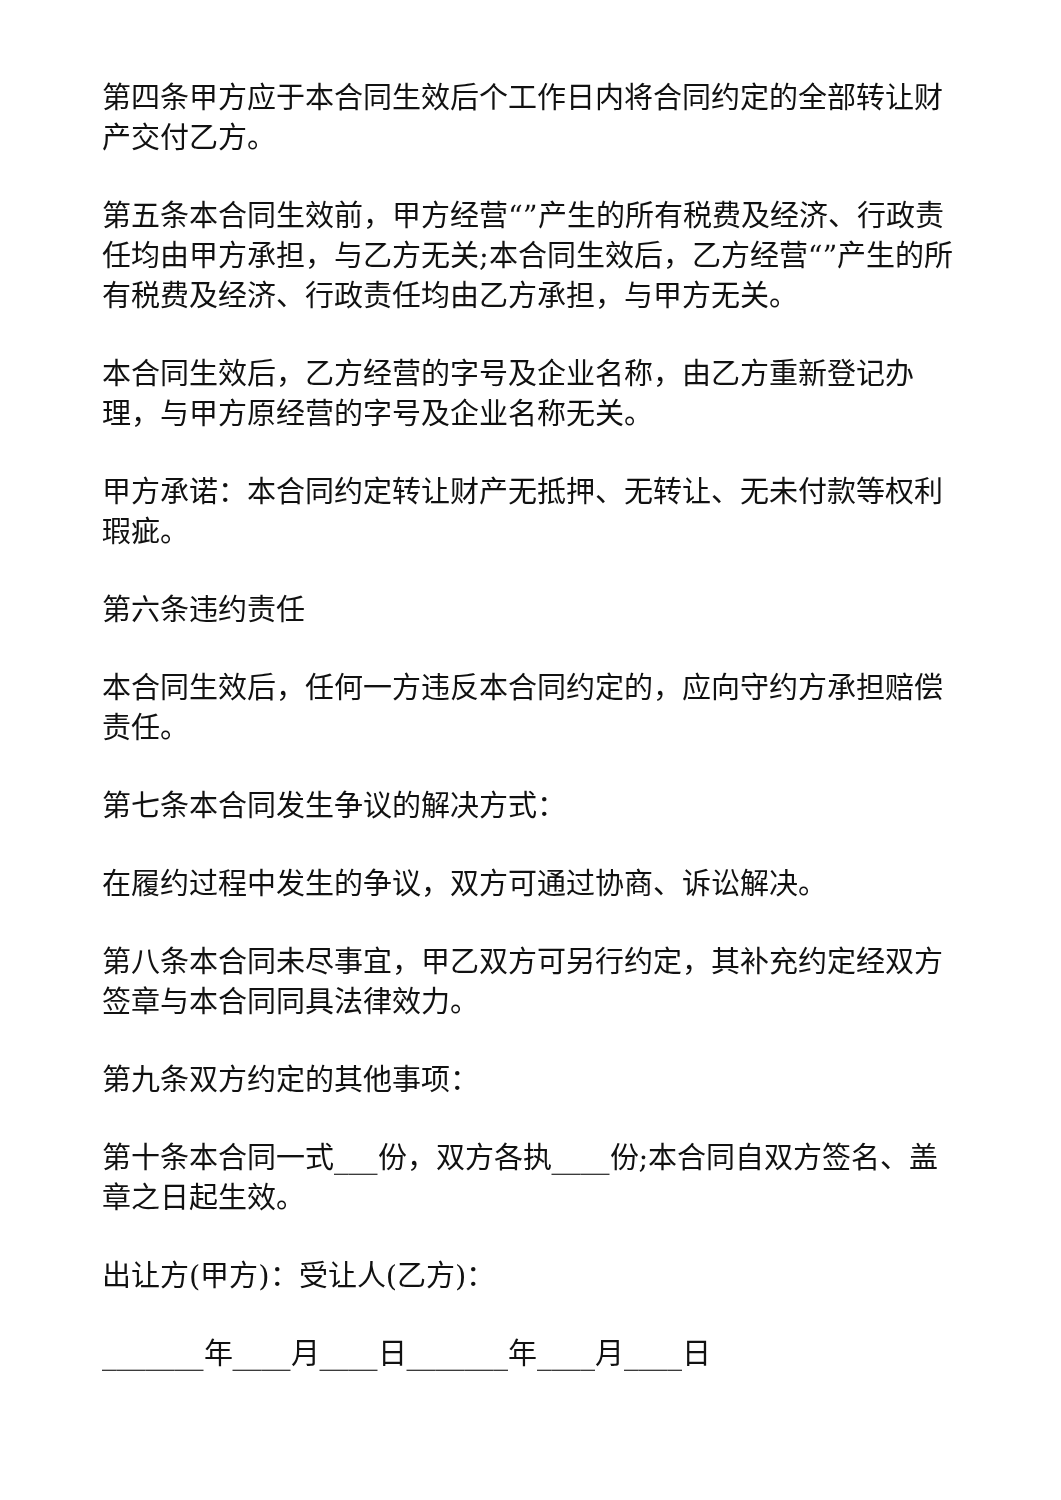第四条甲方应于本合同生效后个工作日内将合同约定的全部转让财产交付乙方。
第五条本合同生效前，甲方经营“”产生的所有税费及经济、行政责任均由甲方承担，与乙方无关;本合同生效后，乙方经营“”产生的所有税费及经济、行政责任均由乙方承担，与甲方无关。
本合同生效后，乙方经营的字号及企业名称，由乙方重新登记办理，与甲方原经营的字号及企业名称无关。
甲方承诺：本合同约定转让财产无抵押、无转让、无未付款等权利瑕疵。
第六条违约责任
本合同生效后，任何一方违反本合同约定的，应向守约方承担赔偿责任。
第七条本合同发生争议的解决方式：
在履约过程中发生的争议，双方可通过协商、诉讼解决。
第八条本合同未尽事宜，甲乙双方可另行约定，其补充约定经双方签章与本合同同具法律效力。
第九条双方约定的其他事项：
第十条本合同一式___份，双方各执____份;本合同自双方签名、盖章之日起生效。
出让方(甲方)：受让人(乙方)：
_______年____月____日_______年____月____日